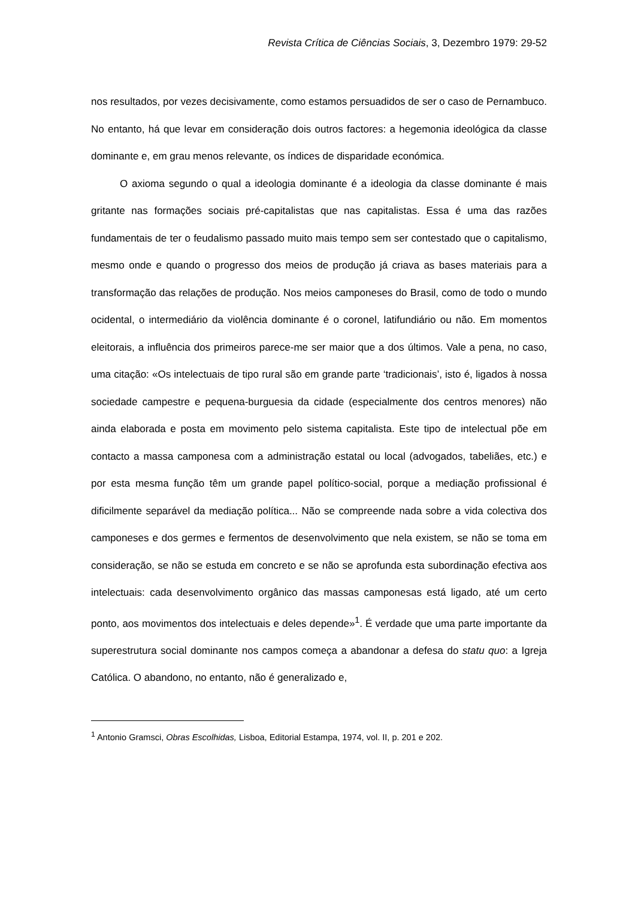Revista Crítica de Ciências Sociais, 3, Dezembro 1979: 29-52
nos resultados, por vezes decisivamente, como estamos persuadidos de ser o caso de Pernambuco. No entanto, há que levar em consideração dois outros factores: a hegemonia ideológica da classe dominante e, em grau menos relevante, os índices de disparidade económica.
O axioma segundo o qual a ideologia dominante é a ideologia da classe dominante é mais gritante nas formações sociais pré-capitalistas que nas capitalistas. Essa é uma das razões fundamentais de ter o feudalismo passado muito mais tempo sem ser contestado que o capitalismo, mesmo onde e quando o progresso dos meios de produção já criava as bases materiais para a transformação das relações de produção. Nos meios camponeses do Brasil, como de todo o mundo ocidental, o intermediário da violência dominante é o coronel, latifundiário ou não. Em momentos eleitorais, a influência dos primeiros parece-me ser maior que a dos últimos. Vale a pena, no caso, uma citação: «Os intelectuais de tipo rural são em grande parte ‘tradicionais’, isto é, ligados à nossa sociedade campestre e pequena-burguesia da cidade (especialmente dos centros menores) não ainda elaborada e posta em movimento pelo sistema capitalista. Este tipo de intelectual põe em contacto a massa camponesa com a administração estatal ou local (advogados, tabeliães, etc.) e por esta mesma função têm um grande papel político-social, porque a mediação profissional é dificilmente separável da mediação política... Não se compreende nada sobre a vida colectiva dos camponeses e dos germes e fermentos de desenvolvimento que nela existem, se não se toma em consideração, se não se estuda em concreto e se não se aprofunda esta subordinação efectiva aos intelectuais: cada desenvolvimento orgânico das massas camponesas está ligado, até um certo ponto, aos movimentos dos intelectuais e deles depende»<sup>1</sup>. É verdade que uma parte importante da superestrutura social dominante nos campos começa a abandonar a defesa do statu quo: a Igreja Católica. O abandono, no entanto, não é generalizado e,
<sup>1</sup> Antonio Gramsci, Obras Escolhidas, Lisboa, Editorial Estampa, 1974, vol. II, p. 201 e 202.